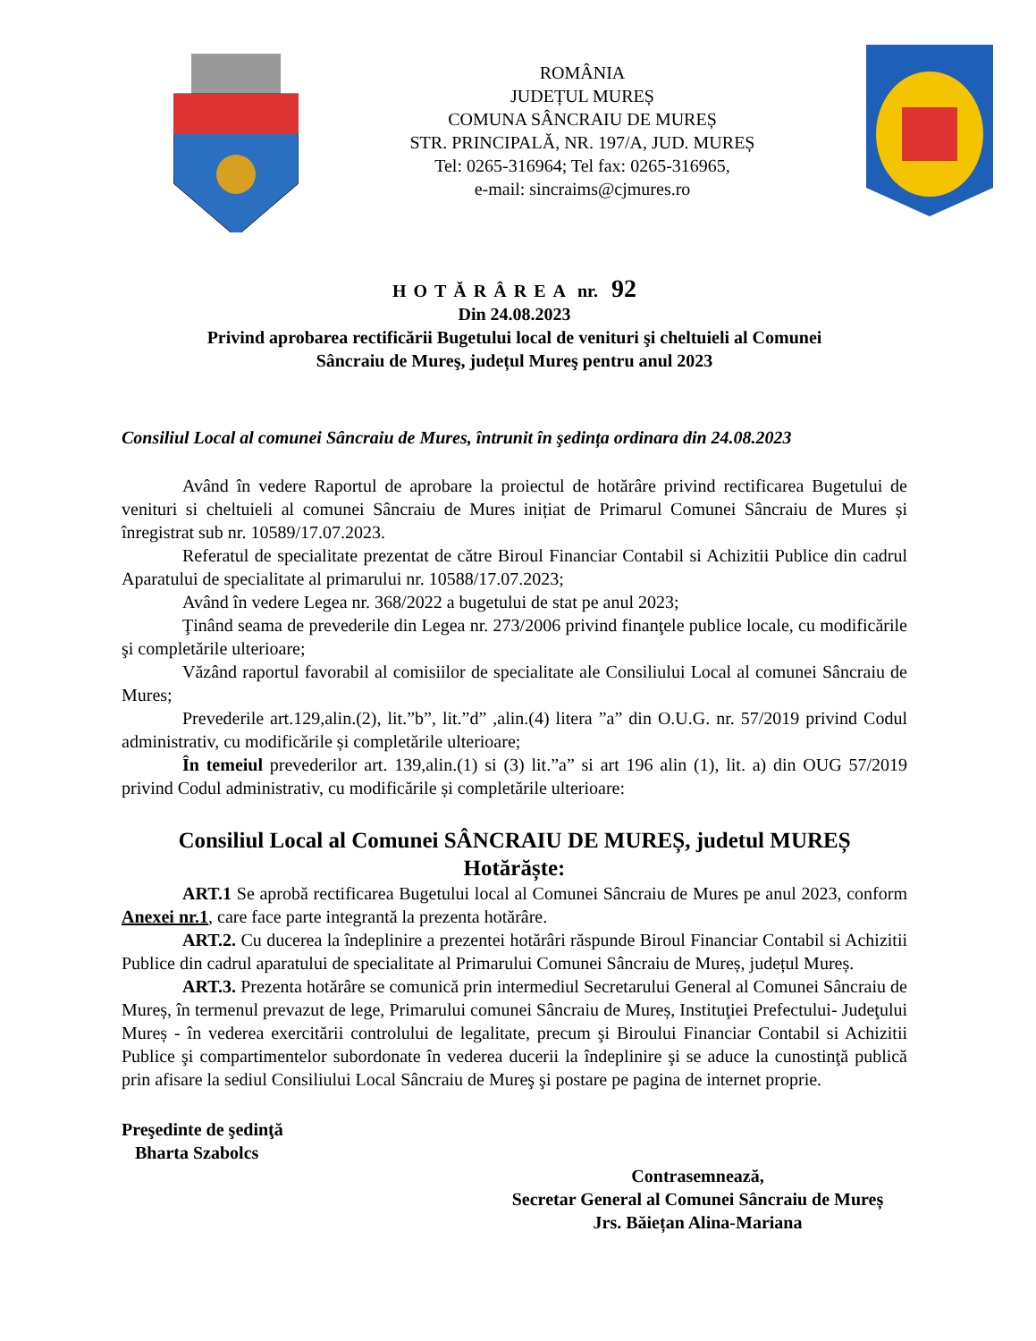ROMÂNIA
JUDEȚUL MUREȘ
COMUNA SÂNCRAIU DE MUREȘ
STR. PRINCIPALĂ, NR. 197/A, JUD. MUREȘ
Tel: 0265-316964; Tel fax: 0265-316965,
e-mail: sincraims@cjmures.ro
HOTĂRÂREA nr. 92
Din 24.08.2023
Privind aprobarea rectificării Bugetului local de venituri şi cheltuieli al Comunei
Sâncraiu de Mureş, județul Mureş pentru anul 2023
Consiliul Local al comunei Sâncraiu de Mures, întrunit în şedința ordinara din 24.08.2023
Având în vedere Raportul de aprobare la proiectul de hotărâre privind rectificarea Bugetului de venituri si cheltuieli al comunei Sâncraiu de Mures inițiat de Primarul Comunei Sâncraiu de Mures și înregistrat sub nr. 10589/17.07.2023.
Referatul de specialitate prezentat de către Biroul Financiar Contabil si Achizitii Publice din cadrul Aparatului de specialitate al primarului nr. 10588/17.07.2023;
Având în vedere Legea nr. 368/2022 a bugetului de stat pe anul 2023;
Ţinând seama de prevederile din Legea nr. 273/2006 privind finanţele publice locale, cu modificările şi completările ulterioare;
Văzând raportul favorabil al comisiilor de specialitate ale Consiliului Local al comunei Sâncraiu de Mures;
Prevederile art.129,alin.(2), lit.”b”, lit.”d” ,alin.(4) litera ”a” din O.U.G. nr. 57/2019 privind Codul administrativ, cu modificările și completările ulterioare;
În temeiul prevederilor art. 139,alin.(1) si (3) lit.”a” si art 196 alin (1), lit. a) din OUG 57/2019 privind Codul administrativ, cu modificările și completările ulterioare:
Consiliul Local al Comunei SÂNCRAIU DE MUREȘ, judetul MUREȘ
Hotărăște:
ART.1 Se aprobă rectificarea Bugetului local al Comunei Sâncraiu de Mures pe anul 2023, conform Anexei nr.1, care face parte integrantă la prezenta hotărâre.
ART.2. Cu ducerea la îndeplinire a prezentei hotărâri răspunde Biroul Financiar Contabil si Achizitii Publice din cadrul aparatului de specialitate al Primarului Comunei Sâncraiu de Mureș, județul Mureș.
ART.3. Prezenta hotărâre se comunică prin intermediul Secretarului General al Comunei Sâncraiu de Mureș, în termenul prevazut de lege, Primarului comunei Sâncraiu de Mureș, Instituţiei Prefectului- Judeţului Mureș - în vederea exercitării controlului de legalitate, precum şi Biroului Financiar Contabil si Achizitii Publice şi compartimentelor subordonate în vederea ducerii la îndeplinire şi se aduce la cunostinţă publică prin afisare la sediul Consiliului Local Sâncraiu de Mureş şi postare pe pagina de internet proprie.
Preşedinte de şedinţă
Bharta Szabolcs
Contrasemnează,
Secretar General al Comunei Sâncraiu de Mureș
Jrs. Băiețan Alina-Mariana